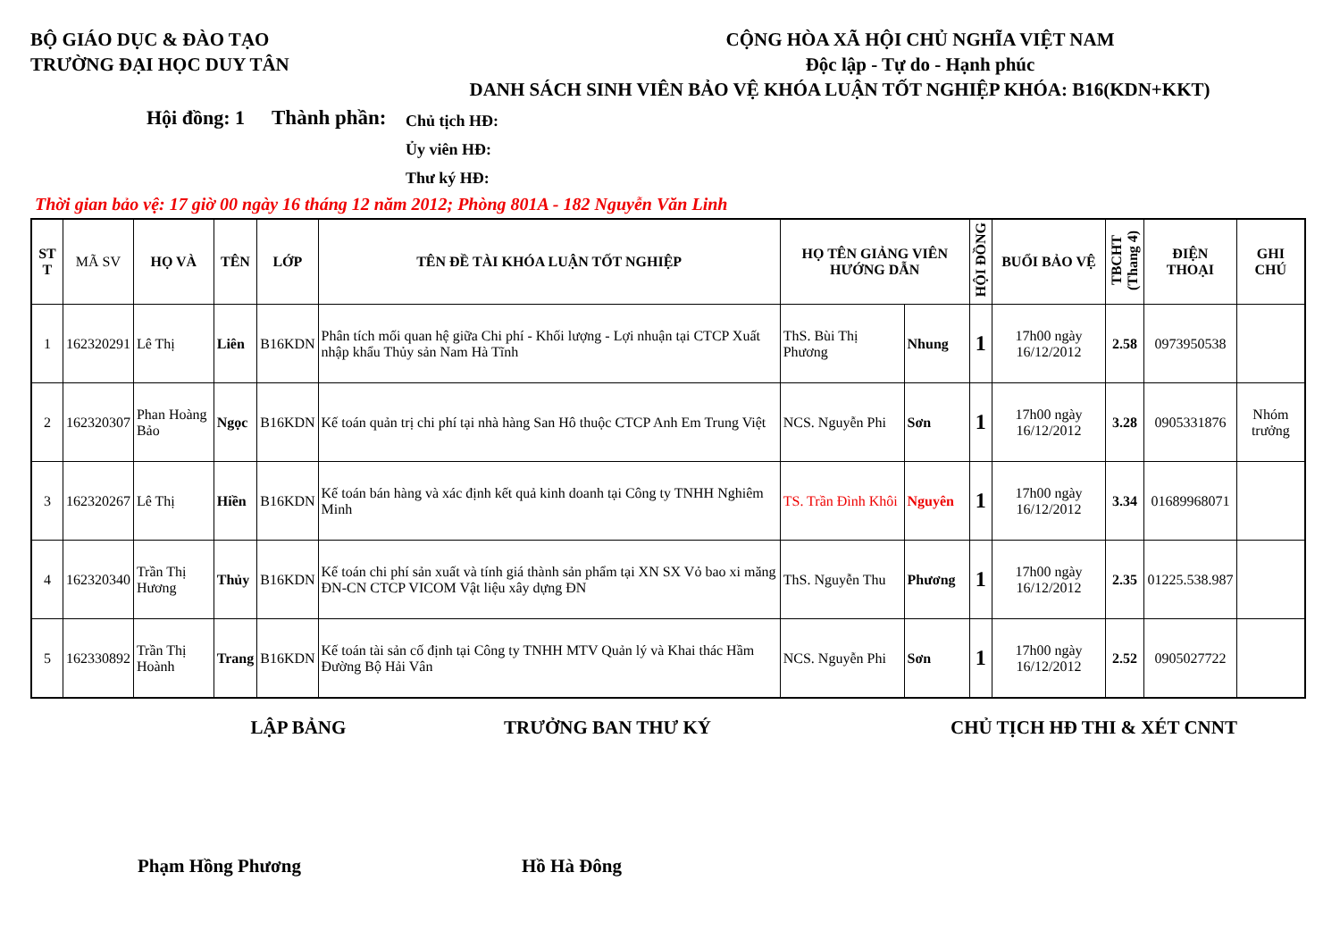BỘ GIÁO DỤC & ĐÀO TẠO
TRƯỜNG ĐẠI HỌC DUY TÂN
CỘNG HÒA XÃ HỘI CHỦ NGHĨA VIỆT NAM
Độc lập - Tự do - Hạnh phúc
DANH SÁCH SINH VIÊN BẢO VỆ KHÓA LUẬN TỐT NGHIỆP KHÓA: B16(KDN+KKT)
Hội đồng: 1
Thành phần:
Chủ tịch HĐ:
Ủy viên HĐ:
Thư ký HĐ:
Thời gian bảo vệ: 17 giờ 00 ngày 16 tháng 12 năm 2012; Phòng 801A - 182 Nguyễn Văn Linh
| ST T | MÃ SV | HỌ VÀ | TÊN | LỚP | TÊN ĐỀ TÀI KHÓA LUẬN TỐT NGHIỆP | HỌ TÊN GIẢNG VIÊN HƯỚNG DẪN | | HỘI ĐỒNG | BUỔI BẢO VỆ | TBCHT (Thang 4) | ĐIỆN THOẠI | GHI CHÚ |
| --- | --- | --- | --- | --- | --- | --- | --- | --- | --- | --- | --- | --- |
| 1 | 162320291 | Lê Thị | Liên | B16KDN | Phân tích mối quan hệ giữa Chi phí - Khối lượng - Lợi nhuận tại CTCP Xuất nhập khẩu Thủy sản Nam Hà Tĩnh | ThS. Bùi Thị Phương | Nhung | 1 | 17h00 ngày 16/12/2012 | 2.58 | 0973950538 | |
| 2 | 162320307 | Phan Hoàng Bảo | Ngọc | B16KDN | Kế toán quản trị chi phí tại nhà hàng San Hô thuộc CTCP Anh Em Trung Việt | NCS. Nguyễn Phi | Sơn | 1 | 17h00 ngày 16/12/2012 | 3.28 | 0905331876 | Nhóm trưởng |
| 3 | 162320267 | Lê Thị | Hiền | B16KDN | Kế toán bán hàng và xác định kết quả kinh doanh tại Công ty TNHH Nghiêm Minh | TS. Trần Đình Khôi | Nguyên | 1 | 17h00 ngày 16/12/2012 | 3.34 | 01689968071 | |
| 4 | 162320340 | Trần Thị Hương | Thủy | B16KDN | Kế toán chi phí sản xuất và tính giá thành sản phẩm tại XN SX Vỏ bao xi măng ĐN-CN CTCP VICOM Vật liệu xây dựng ĐN | ThS. Nguyễn Thu | Phương | 1 | 17h00 ngày 16/12/2012 | 2.35 | 01225.538.987 | |
| 5 | 162330892 | Trần Thị Hoành | Trang | B16KDN | Kế toán tài sản cố định tại Công ty TNHH MTV Quản lý và Khai thác Hầm Đường Bộ Hải Vân | NCS. Nguyễn Phi | Sơn | 1 | 17h00 ngày 16/12/2012 | 2.52 | 0905027722 | |
LẬP BẢNG TRƯỞNG BAN THƯ KÝ CHỦ TỊCH HĐ THI & XÉT CNNT
Phạm Hồng Phương Hồ Hà Đông